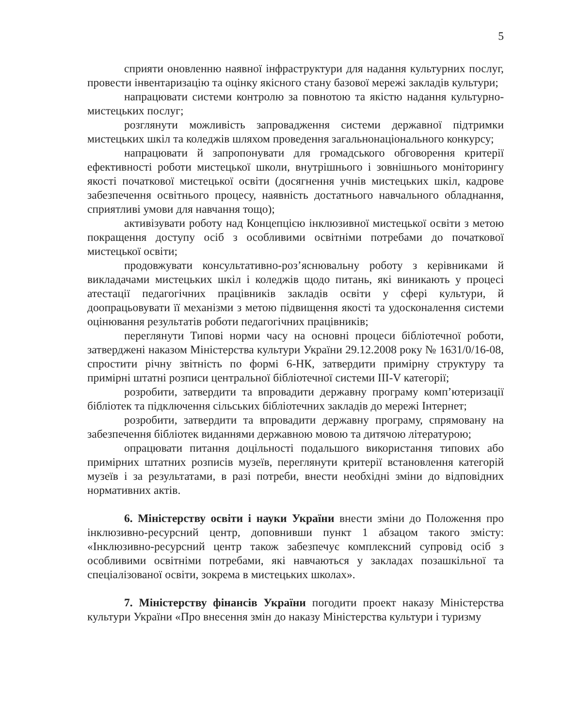5
сприяти оновленню наявної інфраструктури для надання культурних послуг, провести інвентаризацію та оцінку якісного стану базової мережі закладів культури;
напрацювати системи контролю за повнотою та якістю надання культурно-мистецьких послуг;
розглянути можливість запровадження системи державної підтримки мистецьких шкіл та коледжів шляхом проведення загальнонаціонального конкурсу;
напрацювати й запропонувати для громадського обговорення критерії ефективності роботи мистецької школи, внутрішнього і зовнішнього моніторингу якості початкової мистецької освіти (досягнення учнів мистецьких шкіл, кадрове забезпечення освітнього процесу, наявність достатнього навчального обладнання, сприятливі умови для навчання тощо);
активізувати роботу над Концепцією інклюзивної мистецької освіти з метою покращення доступу осіб з особливими освітніми потребами до початкової мистецької освіти;
продовжувати консультативно-роз’яснювальну роботу з керівниками й викладачами мистецьких шкіл і коледжів щодо питань, які виникають у процесі атестації педагогічних працівників закладів освіти у сфері культури, й доопрацьовувати її механізми з метою підвищення якості та удосконалення системи оцінювання результатів роботи педагогічних працівників;
переглянути Типові норми часу на основні процеси бібліотечної роботи, затверджені наказом Міністерства культури України 29.12.2008 року № 1631/0/16-08, спростити річну звітність по формі 6-НК, затвердити примірну структуру та примірні штатні розписи центральної бібліотечної системи ІІІ-V категорії;
розробити, затвердити та впровадити державну програму комп’ютеризації бібліотек та підключення сільських бібліотечних закладів до мережі Інтернет;
розробити, затвердити та впровадити державну програму, спрямовану на забезпечення бібліотек виданнями державною мовою та дитячою літературою;
опрацювати питання доцільності подальшого використання типових або примірних штатних розписів музеїв, переглянути критерії встановлення категорій музеїв і за результатами, в разі потреби, внести необхідні зміни до відповідних нормативних актів.
6. Міністерству освіти і науки України внести зміни до Положення про інклюзивно-ресурсний центр, доповнивши пункт 1 абзацом такого змісту: «Інклюзивно-ресурсний центр також забезпечує комплексний супровід осіб з особливими освітніми потребами, які навчаються у закладах позашкільної та спеціалізованої освіти, зокрема в мистецьких школах».
7. Міністерству фінансів України погодити проект наказу Міністерства культури України «Про внесення змін до наказу Міністерства культури і туризму